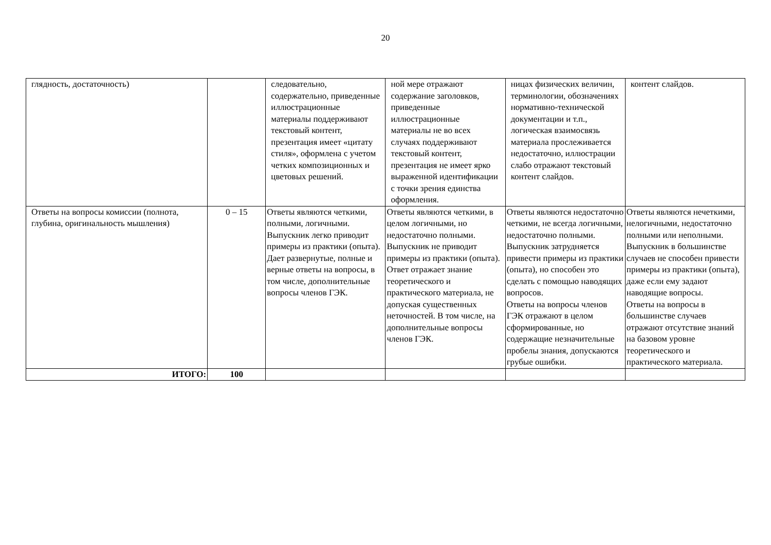20
| глядность, достаточность) | | следовательно, содержательно, приведенные иллюстрационные материалы поддерживают текстовый контент, презентация имеет «цитату стиля», оформлена с учетом четких композиционных и цветовых решений. | ной мере отражают содержание заголовков, приведенные иллюстрационные материалы не во всех случаях поддерживают текстовый контент, презентация не имеет ярко выраженной идентификации с точки зрения единства оформления. | ницах физических величин, терминологии, обозначениях нормативно-технической документации и т.п., логическая взаимосвязь материала прослеживается недостаточно, иллюстрации слабо отражают текстовый контент слайдов. | контент слайдов. |
| Ответы на вопросы комиссии (полнота, глубина, оригинальность мышления) | 0 – 15 | Ответы являются четкими, полными, логичными. Выпускник легко приводит примеры из практики (опыта). Дает развернутые, полные и верные ответы на вопросы, в том числе, дополнительные вопросы членов ГЭК. | Ответы являются четкими, в целом логичными, но недостаточно полными. Выпускник не приводит примеры из практики (опыта). Ответ отражает знание теоретического и практического материала, не допуская существенных неточностей. В том числе, на дополнительные вопросы членов ГЭК. | Ответы являются недостаточно четкими, не всегда логичными, недостаточно полными. Выпускник затрудняется привести примеры из практики (опыта), но способен это сделать с помощью наводящих вопросов. Ответы на вопросы членов ГЭК отражают в целом сформированные, но содержащие незначительные пробелы знания, допускаются грубые ошибки. | Ответы являются нечеткими, нелогичными, недостаточно полными или неполными. Выпускник в большинстве случаев не способен привести примеры из практики (опыта), даже если ему задают наводящие вопросы. Ответы на вопросы в большинстве случаев отражают отсутствие знаний на базовом уровне теоретического и практического материала. |
| ИТОГО: | 100 | | | | |